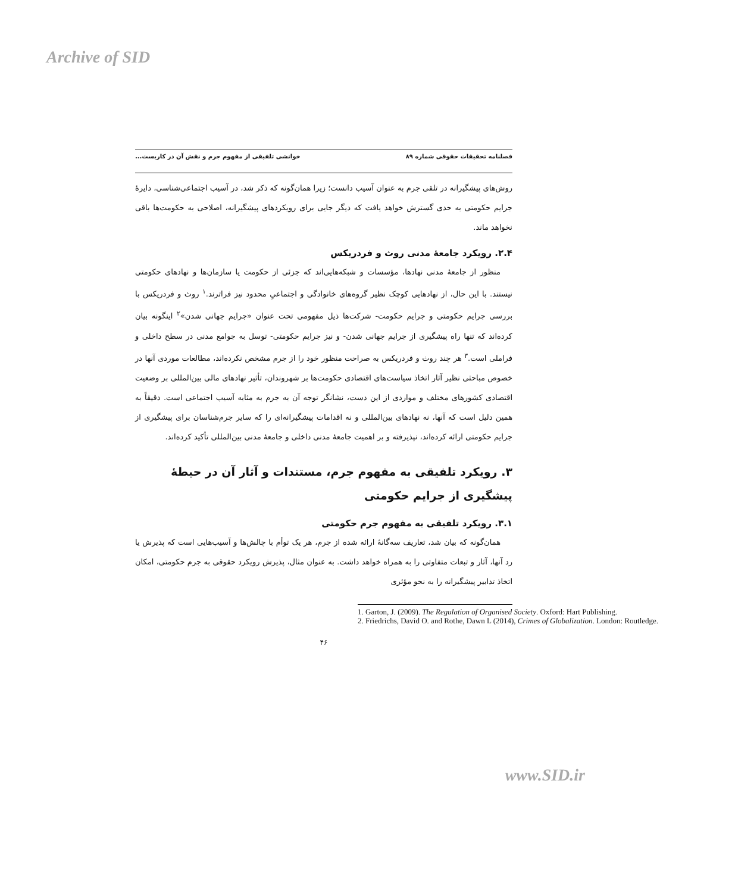Archive of SID
فصلنامه تحقیقات حقوقی شماره ۸۹ خوانشی تلفیقی از مفهوم جرم و نقش آن در کاربست...
روش‌های پیشگیرانه در تلقی جرم به عنوان آسیب دانست؛ زیرا همان‌گونه که ذکر شد، در آسیب اجتماعی‌شناسی، دایرۀ جرایم حکومتی به حدی گسترش خواهد یافت که دیگر جایی برای رویکردهای پیشگیرانه، اصلاحی به حکومت‌ها باقی نخواهد ماند.
۲.۴. رویکرد جامعۀ مدنی روث و فردریکس
منظور از جامعۀ مدنی نهادها، مؤسسات و شبکه‌هایی‌اند که جزئی از حکومت یا سازمان‌ها و نهادهای حکومتی نیستند. با این حال، از نهادهایی کوچک نظیر گروه‌های خانوادگی و اجتماعیِ محدود نیز فراترند.<sup>۱</sup> روث و فردریکس با بررسی جرایم حکومتی و جرایم حکومت- شرکت‌ها ذیل مفهومی تحت عنوان «جرایم جهانی شدن»<sup>۲</sup> اینگونه بیان کرده‌اند که تنها راه پیشگیری از جرایم جهانی شدن- و نیز جرایم حکومتی- توسل به جوامع مدنی در سطح داخلی و فراملی است.<sup>۳</sup> هر چند روث و فردریکس به صراحت منظور خود را از جرم مشخص نکرده‌اند، مطالعات موردی آنها در خصوص مباحثی نظیر آثار اتخاذ سیاست‌های اقتصادی حکومت‌ها بر شهروندان، تأثیر نهادهای مالی بین‌المللی بر وضعیت اقتصادی کشورهای مختلف و مواردی از این دست، نشانگر توجه آن به جرم به مثابه آسیب اجتماعی است. دقیقاً به همین دلیل است که آنها، نه نهادهای بین‌المللی و نه اقدامات پیشگیرانه‌ای را که سایر جرم‌شناسان برای پیشگیری از جرایم حکومتی ارائه کرده‌اند، نپذیرفته و بر اهمیت جامعۀ مدنی داخلی و جامعۀ مدنی بین‌المللی تأکید کرده‌اند.
۳. رویکرد تلفیقی به مفهوم جرم، مستندات و آثار آن در حیطۀ پیشگیری از جرایم حکومتی
۳.۱. رویکرد تلفیقی به مفهوم جرم حکومتی
همان‌گونه که بیان شد، تعاریف سه‌گانۀ ارائه شده از جرم، هر یک توأم با چالش‌ها و آسیب‌هایی است که پذیرش یا رد آنها، آثار و تبعات متفاوتی را به همراه خواهد داشت. به عنوان مثال، پذیرش رویکرد حقوقی به جرم حکومتی، امکان اتخاذ تدابیر پیشگیرانه را به نحو مؤثری
1. Garton, J. (2009). The Regulation of Organised Society. Oxford: Hart Publishing.
2. Friedrichs, David O. and Rothe, Dawn L (2014), Crimes of Globalization. London: Routledge.
۴۶
www.SID.ir